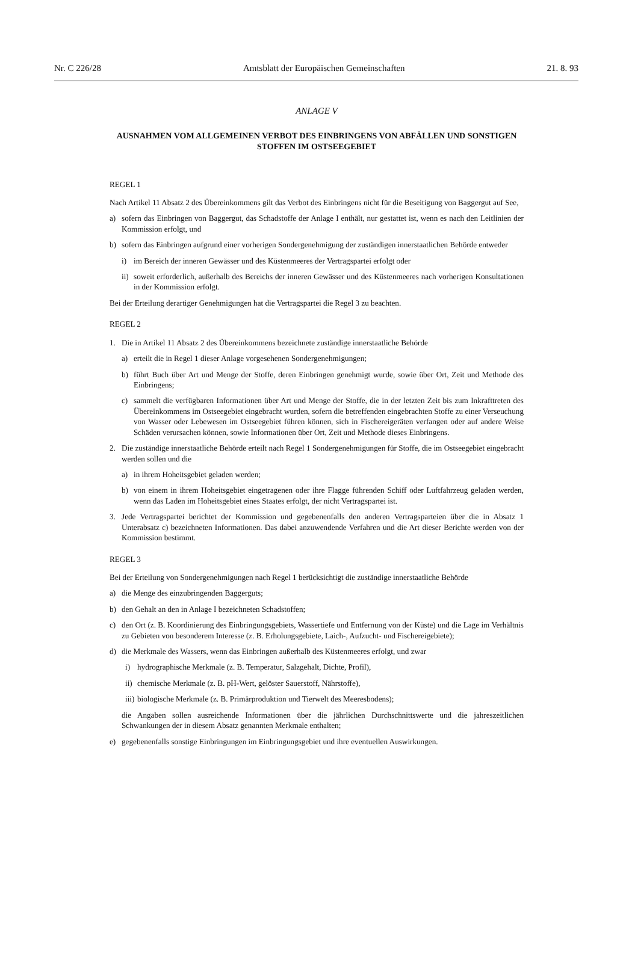Nr. C 226/28 Amtsblatt der Europäischen Gemeinschaften 21. 8. 93
ANLAGE V
AUSNAHMEN VOM ALLGEMEINEN VERBOT DES EINBRINGENS VON ABFÄLLEN UND SONSTIGEN STOFFEN IM OSTSEEGEBIET
REGEL 1
Nach Artikel 11 Absatz 2 des Übereinkommens gilt das Verbot des Einbringens nicht für die Beseitigung von Baggergut auf See,
a) sofern das Einbringen von Baggergut, das Schadstoffe der Anlage I enthält, nur gestattet ist, wenn es nach den Leitlinien der Kommission erfolgt, und
b) sofern das Einbringen aufgrund einer vorherigen Sondergenehmigung der zuständigen innerstaatlichen Behörde entweder
i) im Bereich der inneren Gewässer und des Küstenmeeres der Vertragspartei erfolgt oder
ii) soweit erforderlich, außerhalb des Bereichs der inneren Gewässer und des Küstenmeeres nach vorherigen Konsultationen in der Kommission erfolgt.
Bei der Erteilung derartiger Genehmigungen hat die Vertragspartei die Regel 3 zu beachten.
REGEL 2
1. Die in Artikel 11 Absatz 2 des Übereinkommens bezeichnete zuständige innerstaatliche Behörde
a) erteilt die in Regel 1 dieser Anlage vorgesehenen Sondergenehmigungen;
b) führt Buch über Art und Menge der Stoffe, deren Einbringen genehmigt wurde, sowie über Ort, Zeit und Methode des Einbringens;
c) sammelt die verfügbaren Informationen über Art und Menge der Stoffe, die in der letzten Zeit bis zum Inkrafttreten des Übereinkommens im Ostseegebiet eingebracht wurden, sofern die betreffenden eingebrachten Stoffe zu einer Verseuchung von Wasser oder Lebewesen im Ostseegebiet führen können, sich in Fischereigeräten verfangen oder auf andere Weise Schäden verursachen können, sowie Informationen über Ort, Zeit und Methode dieses Einbringens.
2. Die zuständige innerstaatliche Behörde erteilt nach Regel 1 Sondergenehmigungen für Stoffe, die im Ostseegebiet eingebracht werden sollen und die
a) in ihrem Hoheitsgebiet geladen werden;
b) von einem in ihrem Hoheitsgebiet eingetragenen oder ihre Flagge führenden Schiff oder Luftfahrzeug geladen werden, wenn das Laden im Hoheitsgebiet eines Staates erfolgt, der nicht Vertragspartei ist.
3. Jede Vertragspartei berichtet der Kommission und gegebenenfalls den anderen Vertragsparteien über die in Absatz 1 Unterabsatz c) bezeichneten Informationen. Das dabei anzuwendende Verfahren und die Art dieser Berichte werden von der Kommission bestimmt.
REGEL 3
Bei der Erteilung von Sondergenehmigungen nach Regel 1 berücksichtigt die zuständige innerstaatliche Behörde
a) die Menge des einzubringenden Baggerguts;
b) den Gehalt an den in Anlage I bezeichneten Schadstoffen;
c) den Ort (z. B. Koordinierung des Einbringungsgebiets, Wassertiefe und Entfernung von der Küste) und die Lage im Verhältnis zu Gebieten von besonderem Interesse (z. B. Erholungsgebiete, Laich-, Aufzucht- und Fischereigebiete);
d) die Merkmale des Wassers, wenn das Einbringen außerhalb des Küstenmeeres erfolgt, und zwar
i) hydrographische Merkmale (z. B. Temperatur, Salzgehalt, Dichte, Profil),
ii) chemische Merkmale (z. B. pH-Wert, gelöster Sauerstoff, Nährstoffe),
iii) biologische Merkmale (z. B. Primärproduktion und Tierwelt des Meeresbodens);
die Angaben sollen ausreichende Informationen über die jährlichen Durchschnittswerte und die jahreszeitlichen Schwankungen der in diesem Absatz genannten Merkmale enthalten;
e) gegebenenfalls sonstige Einbringungen im Einbringungsgebiet und ihre eventuellen Auswirkungen.